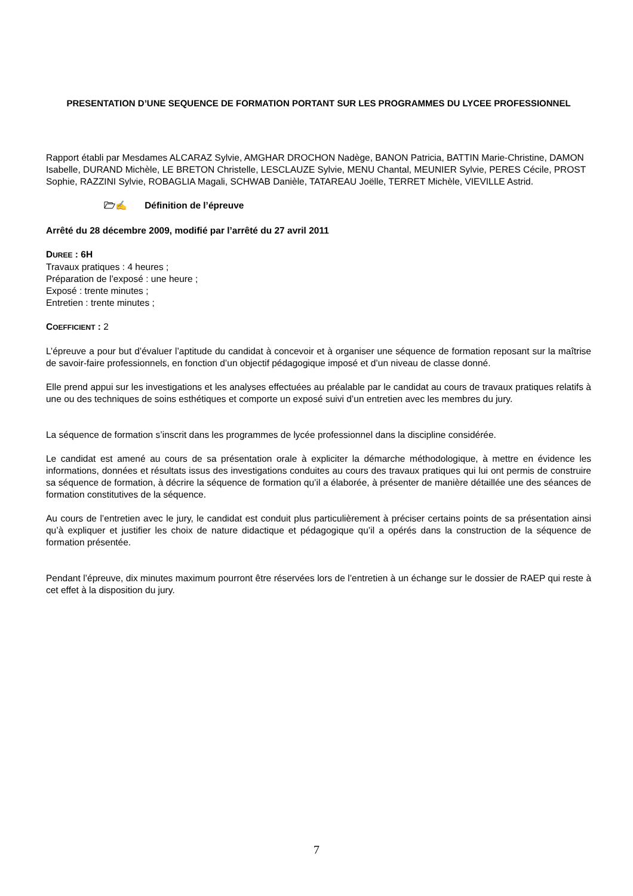PRESENTATION D’UNE SEQUENCE DE FORMATION PORTANT SUR LES PROGRAMMES DU LYCEE PROFESSIONNEL
Rapport établi par Mesdames ALCARAZ Sylvie, AMGHAR DROCHON Nadège, BANON Patricia, BATTIN Marie-Christine, DAMON Isabelle, DURAND Michèle, LE BRETON Christelle, LESCLAUZE Sylvie, MENU Chantal, MEUNIER Sylvie, PERES Cécile, PROST Sophie, RAZZINI Sylvie, ROBAGLIA Magali, SCHWAB Danièle, TATAREAU Joëlle, TERRET Michèle, VIEVILLE Astrid.
🗁✍ Définition de l’épreuve
Arrêté du 28 décembre 2009, modifié par l’arrêté du 27 avril 2011
DUREE : 6H
Travaux pratiques : 4 heures ;
Préparation de l’exposé : une heure ;
Exposé : trente minutes ;
Entretien : trente minutes ;
COEFFICIENT : 2
L’épreuve a pour but d’évaluer l’aptitude du candidat à concevoir et à organiser une séquence de formation reposant sur la maîtrise de savoir-faire professionnels, en fonction d’un objectif pédagogique imposé et d’un niveau de classe donné.
Elle prend appui sur les investigations et les analyses effectuées au préalable par le candidat au cours de travaux pratiques relatifs à une ou des techniques de soins esthétiques et comporte un exposé suivi d’un entretien avec les membres du jury.
La séquence de formation s’inscrit dans les programmes de lycée professionnel dans la discipline considérée.
Le candidat est amené au cours de sa présentation orale à expliciter la démarche méthodologique, à mettre en évidence les informations, données et résultats issus des investigations conduites au cours des travaux pratiques qui lui ont permis de construire sa séquence de formation, à décrire la séquence de formation qu’il a élaborée, à présenter de manière détaillée une des séances de formation constitutives de la séquence.
Au cours de l’entretien avec le jury, le candidat est conduit plus particulièrement à préciser certains points de sa présentation ainsi qu’à expliquer et justifier les choix de nature didactique et pédagogique qu’il a opérés dans la construction de la séquence de formation présentée.
Pendant l’épreuve, dix minutes maximum pourront être réservées lors de l’entretien à un échange sur le dossier de RAEP qui reste à cet effet à la disposition du jury.
7